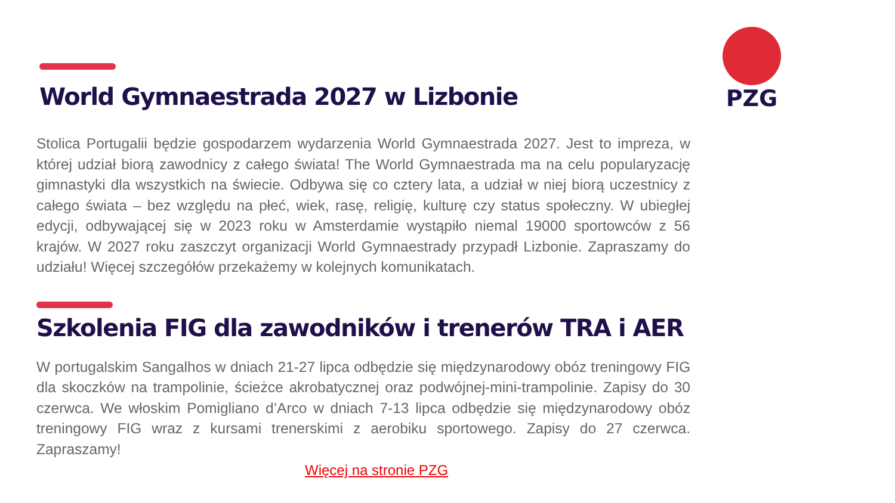PZG
World Gymnaestrada 2027 w Lizbonie
Stolica Portugalii będzie gospodarzem wydarzenia World Gymnaestrada 2027. Jest to impreza, w której udział biorą zawodnicy z całego świata! The World Gymnaestrada ma na celu popularyzację gimnastyki dla wszystkich na świecie. Odbywa się co cztery lata, a udział w niej biorą uczestnicy z całego świata – bez względu na płeć, wiek, rasę, religię, kulturę czy status społeczny. W ubiegłej edycji, odbywającej się w 2023 roku w Amsterdamie wystąpiło niemal 19000 sportowców z 56 krajów. W 2027 roku zaszczyt organizacji World Gymnaestrady przypadł Lizbonie. Zapraszamy do udziału! Więcej szczegółów przekażemy w kolejnych komunikatach.
Szkolenia FIG dla zawodników i trenerów TRA i AER
W portugalskim Sangalhos w dniach 21-27 lipca odbędzie się międzynarodowy obóz treningowy FIG dla skoczków na trampolinie, ścieżce akrobatycznej oraz podwójnej-mini-trampolinie. Zapisy do 30 czerwca. We włoskim Pomigliano d’Arco w dniach 7-13 lipca odbędzie się międzynarodowy obóz treningowy FIG wraz z kursami trenerskimi z aerobiku sportowego. Zapisy do 27 czerwca. Zapraszamy!
Więcej na stronie PZG